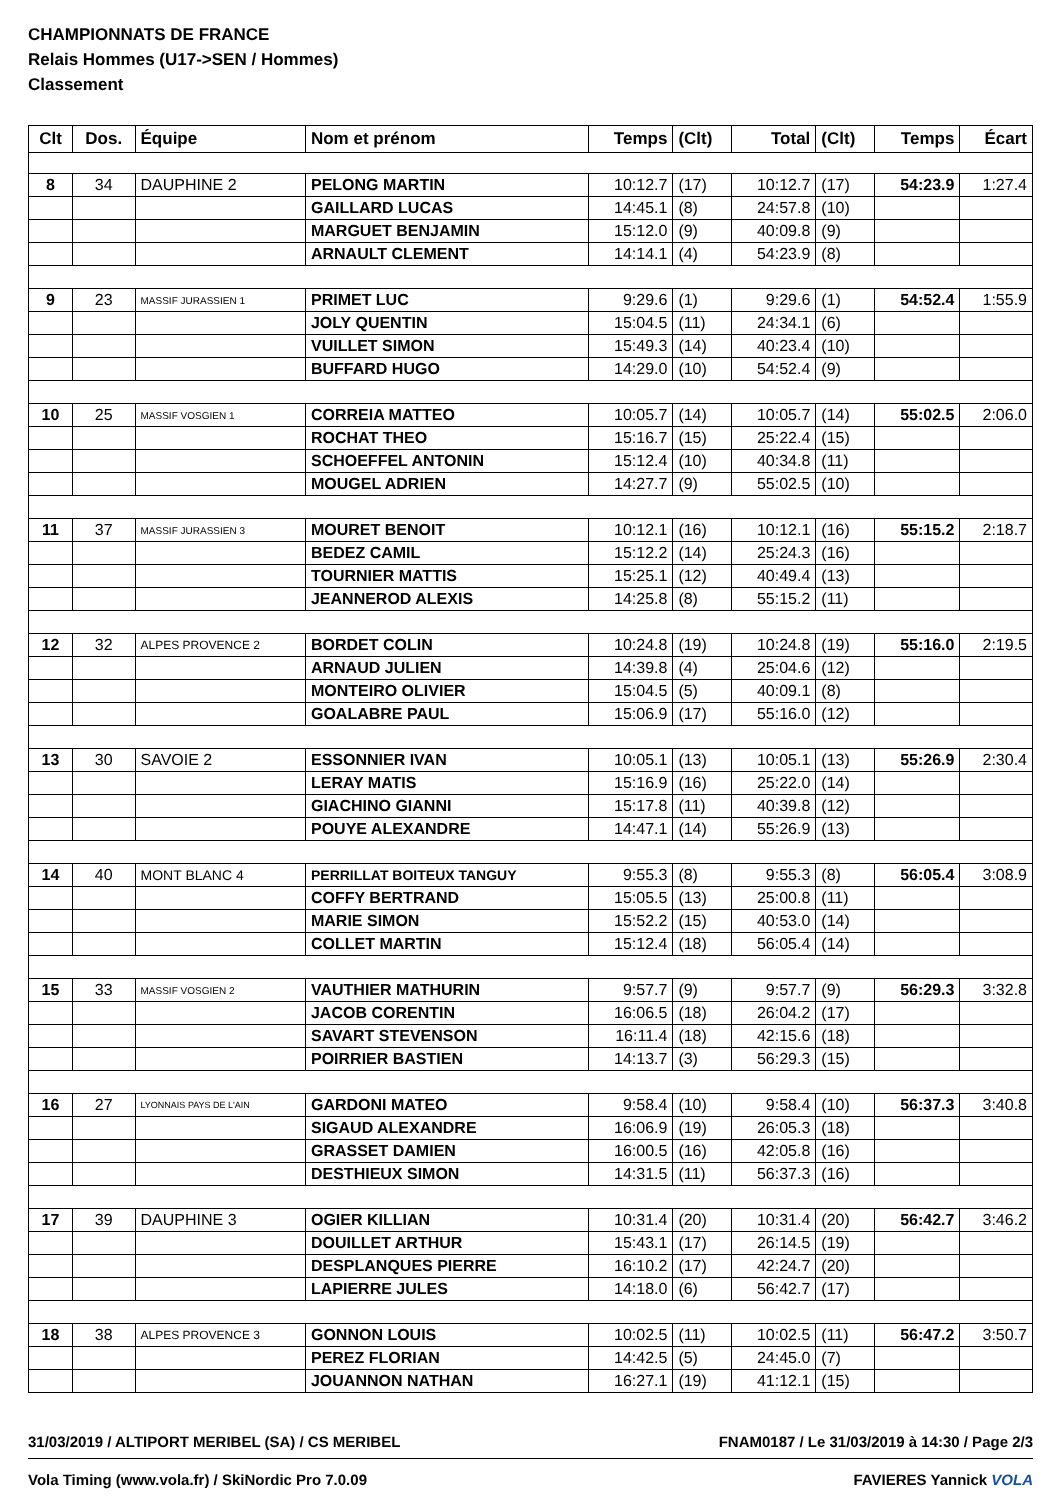CHAMPIONNATS DE FRANCE
Relais Hommes (U17->SEN / Hommes)
Classement
| Clt | Dos. | Équipe | Nom et prénom | Temps | (Clt) | Total | (Clt) | Temps | Écart |
| --- | --- | --- | --- | --- | --- | --- | --- | --- | --- |
| 8 | 34 | DAUPHINE 2 | PELONG MARTIN | 10:12.7 | (17) | 10:12.7 | (17) | 54:23.9 | 1:27.4 |
| | | | GAILLARD LUCAS | 14:45.1 | (8) | 24:57.8 | (10) | | |
| | | | MARGUET BENJAMIN | 15:12.0 | (9) | 40:09.8 | (9) | | |
| | | | ARNAULT CLEMENT | 14:14.1 | (4) | 54:23.9 | (8) | | |
| 9 | 23 | MASSIF JURASSIEN 1 | PRIMET LUC | 9:29.6 | (1) | 9:29.6 | (1) | 54:52.4 | 1:55.9 |
| | | | JOLY QUENTIN | 15:04.5 | (11) | 24:34.1 | (6) | | |
| | | | VUILLET SIMON | 15:49.3 | (14) | 40:23.4 | (10) | | |
| | | | BUFFARD HUGO | 14:29.0 | (10) | 54:52.4 | (9) | | |
| 10 | 25 | MASSIF VOSGIEN 1 | CORREIA MATTEO | 10:05.7 | (14) | 10:05.7 | (14) | 55:02.5 | 2:06.0 |
| | | | ROCHAT THEO | 15:16.7 | (15) | 25:22.4 | (15) | | |
| | | | SCHOEFFEL ANTONIN | 15:12.4 | (10) | 40:34.8 | (11) | | |
| | | | MOUGEL ADRIEN | 14:27.7 | (9) | 55:02.5 | (10) | | |
| 11 | 37 | MASSIF JURASSIEN 3 | MOURET BENOIT | 10:12.1 | (16) | 10:12.1 | (16) | 55:15.2 | 2:18.7 |
| | | | BEDEZ CAMIL | 15:12.2 | (14) | 25:24.3 | (16) | | |
| | | | TOURNIER MATTIS | 15:25.1 | (12) | 40:49.4 | (13) | | |
| | | | JEANNEROD ALEXIS | 14:25.8 | (8) | 55:15.2 | (11) | | |
| 12 | 32 | ALPES PROVENCE 2 | BORDET COLIN | 10:24.8 | (19) | 10:24.8 | (19) | 55:16.0 | 2:19.5 |
| | | | ARNAUD JULIEN | 14:39.8 | (4) | 25:04.6 | (12) | | |
| | | | MONTEIRO OLIVIER | 15:04.5 | (5) | 40:09.1 | (8) | | |
| | | | GOALABRE PAUL | 15:06.9 | (17) | 55:16.0 | (12) | | |
| 13 | 30 | SAVOIE 2 | ESSONNIER IVAN | 10:05.1 | (13) | 10:05.1 | (13) | 55:26.9 | 2:30.4 |
| | | | LERAY MATIS | 15:16.9 | (16) | 25:22.0 | (14) | | |
| | | | GIACHINO GIANNI | 15:17.8 | (11) | 40:39.8 | (12) | | |
| | | | POUYE ALEXANDRE | 14:47.1 | (14) | 55:26.9 | (13) | | |
| 14 | 40 | MONT BLANC 4 | PERRILLAT BOITEUX TANGUY | 9:55.3 | (8) | 9:55.3 | (8) | 56:05.4 | 3:08.9 |
| | | | COFFY BERTRAND | 15:05.5 | (13) | 25:00.8 | (11) | | |
| | | | MARIE SIMON | 15:52.2 | (15) | 40:53.0 | (14) | | |
| | | | COLLET MARTIN | 15:12.4 | (18) | 56:05.4 | (14) | | |
| 15 | 33 | MASSIF VOSGIEN 2 | VAUTHIER MATHURIN | 9:57.7 | (9) | 9:57.7 | (9) | 56:29.3 | 3:32.8 |
| | | | JACOB CORENTIN | 16:06.5 | (18) | 26:04.2 | (17) | | |
| | | | SAVART STEVENSON | 16:11.4 | (18) | 42:15.6 | (18) | | |
| | | | POIRRIER BASTIEN | 14:13.7 | (3) | 56:29.3 | (15) | | |
| 16 | 27 | LYONNAIS PAYS DE L'AIN | GARDONI MATEO | 9:58.4 | (10) | 9:58.4 | (10) | 56:37.3 | 3:40.8 |
| | | | SIGAUD ALEXANDRE | 16:06.9 | (19) | 26:05.3 | (18) | | |
| | | | GRASSET DAMIEN | 16:00.5 | (16) | 42:05.8 | (16) | | |
| | | | DESTHIEUX SIMON | 14:31.5 | (11) | 56:37.3 | (16) | | |
| 17 | 39 | DAUPHINE 3 | OGIER KILLIAN | 10:31.4 | (20) | 10:31.4 | (20) | 56:42.7 | 3:46.2 |
| | | | DOUILLET ARTHUR | 15:43.1 | (17) | 26:14.5 | (19) | | |
| | | | DESPLANQUES PIERRE | 16:10.2 | (17) | 42:24.7 | (20) | | |
| | | | LAPIERRE JULES | 14:18.0 | (6) | 56:42.7 | (17) | | |
| 18 | 38 | ALPES PROVENCE 3 | GONNON LOUIS | 10:02.5 | (11) | 10:02.5 | (11) | 56:47.2 | 3:50.7 |
| | | | PEREZ FLORIAN | 14:42.5 | (5) | 24:45.0 | (7) | | |
| | | | JOUANNON NATHAN | 16:27.1 | (19) | 41:12.1 | (15) | | |
31/03/2019 / ALTIPORT MERIBEL (SA) / CS MERIBEL FNAM0187 / Le 31/03/2019 à 14:30 / Page 2/3
Vola Timing (www.vola.fr) / SkiNordic Pro 7.0.09 FAVIERES Yannick VOLA